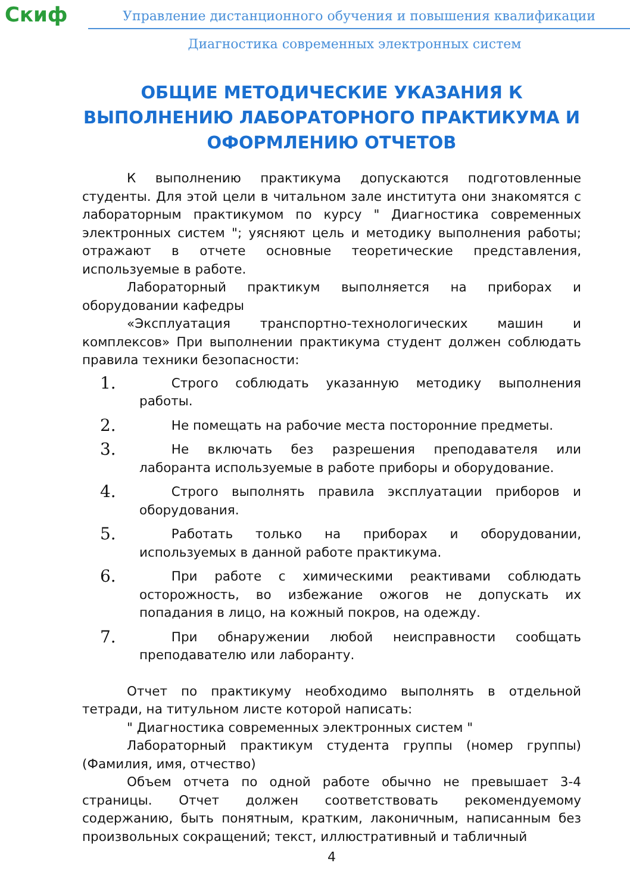Скиф
Управление дистанционного обучения и повышения квалификации
Диагностика современных электронных систем
ОБЩИЕ МЕТОДИЧЕСКИЕ УКАЗАНИЯ К ВЫПОЛНЕНИЮ ЛАБОРАТОРНОГО ПРАКТИКУМА И ОФОРМЛЕНИЮ ОТЧЕТОВ
К выполнению практикума допускаются подготовленные студенты. Для этой цели в читальном зале института они знакомятся с лабораторным практикумом по курсу " Диагностика современных электронных систем "; уясняют цель и методику выполнения работы; отражают в отчете основные теоретические представления, используемые в работе.
Лабораторный практикум выполняется на приборах и оборудовании кафедры
«Эксплуатация транспортно-технологических машин и комплексов» При выполнении практикума студент должен соблюдать правила техники безопасности:
1.
   Строго соблюдать указанную методику выполнения работы.
2.
   Не помещать на рабочие места посторонние предметы.
3.
   Не включать без разрешения преподавателя или лаборанта используемые в работе приборы и оборудование.
4.
   Строго выполнять правила эксплуатации приборов и оборудования.
5.
   Работать только на приборах и оборудовании, используемых в данной работе практикума.
6.
   При работе с химическими реактивами соблюдать осторожность, во избежание ожогов не допускать их попадания в лицо, на кожный покров, на одежду.
7.
   При обнаружении любой неисправности сообщать преподавателю или лаборанту.
Отчет по практикуму необходимо выполнять в отдельной тетради, на титульном листе которой написать:
" Диагностика современных электронных систем "
Лабораторный практикум студента группы (номер группы) (Фамилия, имя, отчество)
Объем отчета по одной работе обычно не превышает 3-4 страницы. Отчет должен соответствовать рекомендуемому содержанию, быть понятным, кратким, лаконичным, написанным без произвольных сокращений; текст, иллюстративный и табличный
4